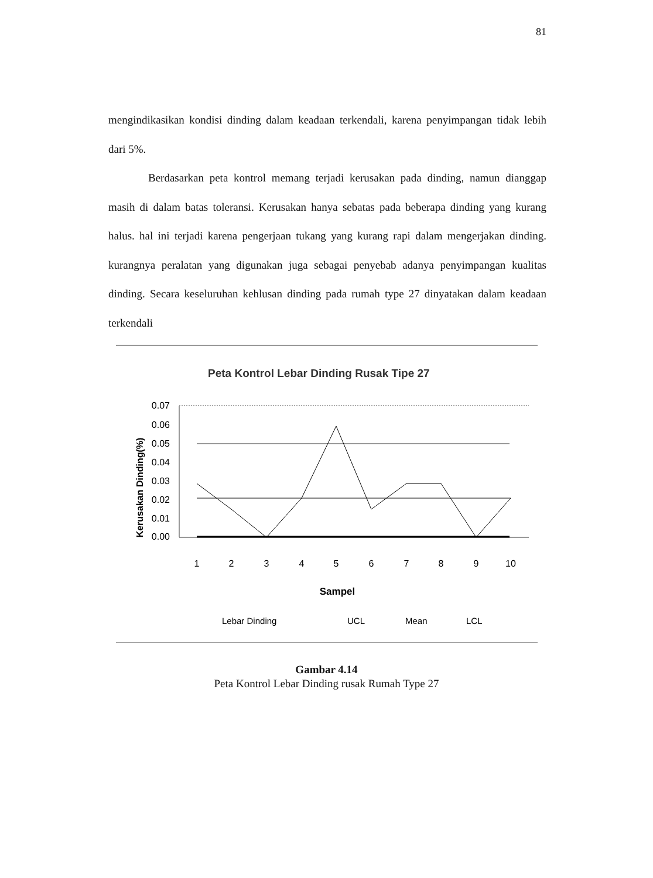81
mengindikasikan kondisi dinding dalam keadaan terkendali, karena penyimpangan tidak lebih dari 5%.
Berdasarkan peta kontrol memang terjadi kerusakan pada dinding, namun dianggap masih di dalam batas toleransi. Kerusakan hanya sebatas pada beberapa dinding yang kurang halus. hal ini terjadi karena pengerjaan tukang yang kurang rapi dalam mengerjakan dinding. kurangnya peralatan yang digunakan juga sebagai penyebab adanya penyimpangan kualitas dinding. Secara keseluruhan kehlusan dinding pada rumah type 27 dinyatakan dalam keadaan terkendali
Peta Kontrol Lebar Dinding Rusak Tipe 27
Kerusakan Dinding(%)
0.07
0.06
0.05
0.04
0.03
0.02
0.01
0.00
1
2
3
4
5
6
7
8
9
10
Sampel
Lebar Dinding
UCL
Mean
LCL
Gambar 4.14
Peta Kontrol Lebar Dinding rusak Rumah Type 27